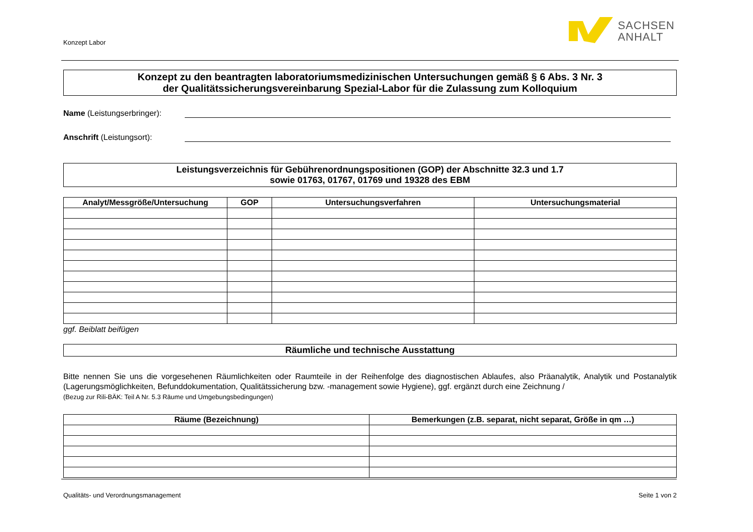Konzept Labor
SACHSEN
ANHALT
Konzept zu den beantragten laboratoriumsmedizinischen Untersuchungen gemäß § 6 Abs. 3 Nr. 3
der Qualitätssicherungsvereinbarung Spezial-Labor für die Zulassung zum Kolloquium
Name (Leistungserbringer):
Anschrift (Leistungsort):
Leistungsverzeichnis für Gebührenordnungspositionen (GOP) der Abschnitte 32.3 und 1.7
sowie 01763, 01767, 01769 und 19328 des EBM
| Analyt/Messgröße/Untersuchung | GOP | Untersuchungsverfahren | Untersuchungsmaterial |
| --- | --- | --- | --- |
ggf. Beiblatt beifügen
Räumliche und technische Ausstattung
Bitte nennen Sie uns die vorgesehenen Räumlichkeiten oder Raumteile in der Reihenfolge des diagnostischen Ablaufes, also Präanalytik, Analytik und Postanalytik (Lagerungsmöglichkeiten, Befunddokumentation, Qualitätssicherung bzw. -management sowie Hygiene), ggf. ergänzt durch eine Zeichnung /
(Bezug zur Rili-BÄK: Teil A Nr. 5.3 Räume und Umgebungsbedingungen)
| Räume (Bezeichnung) | Bemerkungen (z.B. separat, nicht separat, Größe in qm …) |
| --- | --- |
Qualitäts- und Verordnungsmanagement Seite 1 von 2